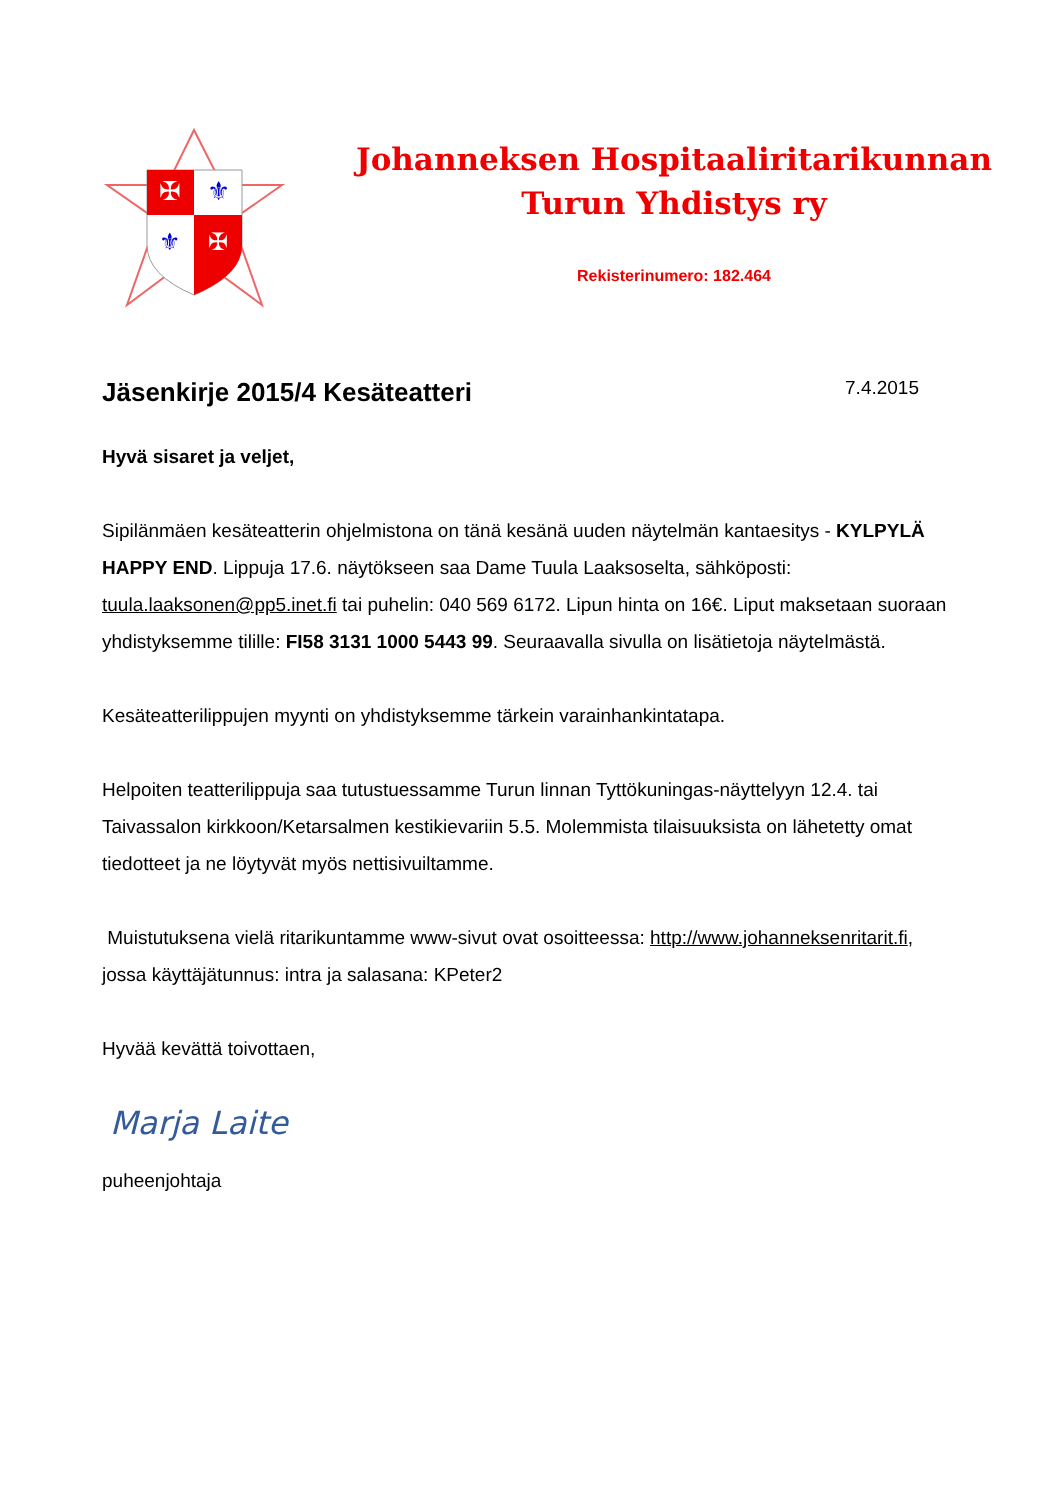✠
⚜
⚜
✠
Johanneksen Hospitaaliritarikunnan
Turun Yhdistys ry
Rekisterinumero: 182.464
Jäsenkirje 2015/4 Kesäteatteri 7.4.2015
Hyvä sisaret ja veljet,
Sipilänmäen kesäteatterin ohjelmistona on tänä kesänä uuden näytelmän kantaesitys - KYLPYLÄ HAPPY END. Lippuja 17.6. näytökseen saa Dame Tuula Laaksoselta, sähköposti: tuula.laaksonen@pp5.inet.fi tai puhelin: 040 569 6172. Lipun hinta on 16€. Liput maksetaan suoraan yhdistyksemme tilille: FI58 3131 1000 5443 99. Seuraavalla sivulla on lisätietoja näytelmästä.
Kesäteatterilippujen myynti on yhdistyksemme tärkein varainhankintatapa.
Helpoiten teatterilippuja saa tutustuessamme Turun linnan Tyttökuningas-näyttelyyn 12.4. tai Taivassalon kirkkoon/Ketarsalmen kestikievariin 5.5. Molemmista tilaisuuksista on lähetetty omat tiedotteet ja ne löytyvät myös nettisivuiltamme.
Muistutuksena vielä ritarikuntamme www-sivut ovat osoitteessa: http://www.johanneksenritarit.fi, jossa käyttäjätunnus: intra ja salasana: KPeter2
Hyvää kevättä toivottaen,
Marja Laite
puheenjohtaja